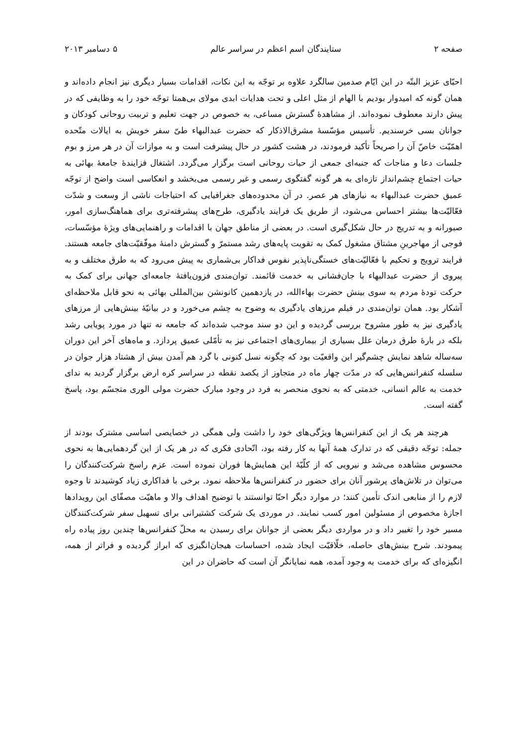صفحه ۲ ستایندگان اسم اعظم در سراسر عالم ۵ دسامبر ۲۰۱۳
احبّای عزیز البتّه در این ایّام صدمین سالگرد علاوه بر توجّه به این نکات، اقدامات بسیار دیگری نیز انجام داده‌اند و همان گونه که امیدوار بودیم با الهام از مثل اعلی و تحت هدایات ابدی مولای بی‌همتا توجّه خود را به وظایفی که در پیش دارند معطوف نموده‌اند. از مشاهدۀ گسترش مساعی، به خصوص در جهت تعلیم و تربیت روحانی کودکان و جوانان بسی خرسندیم. تأسیس مؤسّسۀ مشرق‌الاذکار که حضرت عبدالبهاء طیّ سفر خویش به ایالات متّحده اهمّیّت خاصّ آن را صریحاً تأکید فرمودند، در هشت کشور در حال پیشرفت است و به موازات آن در هر مرز و بوم جلسات دعا و مناجات که جنبه‌ای جمعی از حیات روحانی است برگزار می‌گردد. اشتغال فزایندۀ جامعۀ بهائی به حیات اجتماع چشم‌انداز تازه‌ای به هر گونه گفتگوی رسمی و غیر رسمی می‌بخشد و انعکاسی است واضح از توجّه عمیق حضرت عبدالبهاء به نیازهای هر عصر. در آن محدوده‌های جغرافیایی که احتیاجات ناشی از وسعت و شدّت فعّالیّت‌ها بیشتر احساس می‌شود، از طریق یک فرایند یادگیری، طرح‌های پیشرفته‌تری برای هماهنگ‌سازی امور، صبورانه و به تدریج در حال شکل‌گیری است. در بعضی از مناطق جهان با اقدامات و راهنمایی‌های ویژۀ مؤسّسات، فوجی از مهاجرینِ مشتاق مشغول کمک به تقویت پایه‌های رشد مستمرّ و گسترش دامنۀ موفّقیّت‌های جامعه هستند. فرایند ترویج و تحکیم با فعّالیّت‌های خستگی‌ناپذیر نفوس فداکار بی‌شماری به پیش می‌رود که به طرق مختلف و به پیروی از حضرت عبدالبهاء با جان‌فشانی به خدمت قائمند. توان‌مندی فزون‌یافتۀ جامعه‌ای جهانی برای کمک به حرکت تودۀ مردم به سوی بینش حضرت بهاءالله، در یازدهمین کانونشن بین‌المللی بهائی به نحو قابل ملاحظه‌ای آشکار بود. همان توان‌مندی در فیلم مرزهای یادگیری به وضوح به چشم می‌خورد و در بیانیّۀ بینش‌هایی از مرزهای یادگیری نیز به طور مشروح بررسی گردیده و این دو سند موجب شده‌اند که جامعه نه تنها در مورد پویایی رشد بلکه در بارۀ طرق درمان علل بسیاری از بیماری‌های اجتماعی نیز به تأمّلی عمیق پردازد. و ماه‌های آخر این دوران سه‌ساله شاهد نمایش چشم‌گیر این واقعیّت بود که چگونه نسل کنونی با گرد هم آمدن بیش از هشتاد هزار جوان در سلسله کنفرانس‌هایی که در مدّت چهار ماه در متجاوز از یکصد نقطه در سراسر کره ارض برگزار گردید به ندای خدمت به عالم انسانی، خدمتی که به نحوی منحصر به فرد در وجود مبارک حضرت مولی الوری متجسّم بود، پاسخ گفته است.
هرچند هر یک از این کنفرانس‌ها ویژگی‌های خود را داشت ولی همگی در خصایصی اساسی مشترک بودند از جمله: توجّه دقیقی که در تدارک همۀ آنها به کار رفته بود، اتّحادی فکری که در هر یک از این گردهمایی‌ها به نحوی محسوس مشاهده می‌شد و نیرویی که از کلّیّۀ این همایش‌ها فوران نموده است. عزم راسخ شرکت‌کنندگان را می‌توان در تلاش‌های پرشور آنان برای حضور در کنفرانس‌ها ملاحظه نمود. برخی با فداکاری زیاد کوشیدند تا وجوه لازم را از منابعی اندک تأمین کنند؛ در موارد دیگر احبّا توانستند با توضیح اهداف والا و ماهیّت مصفّای این رویدادها اجازۀ مخصوص از مسئولین امور کسب نمایند. در موردی یک شرکت کشتیرانی برای تسهیل سفر شرکت‌کنندگان مسیر خود را تغییر داد و در مواردی دیگر بعضی از جوانان برای رسیدن به محلّ کنفرانس‌ها چندین روز پیاده راه پیمودند. شرح بینش‌های حاصله، خلّاقیّت ایجاد شده، احساسات هیجان‌انگیزی که ابراز گردیده و فراتر از همه، انگیزه‌ای که برای خدمت به وجود آمده، همه نمایانگر آن است که حاضران در این